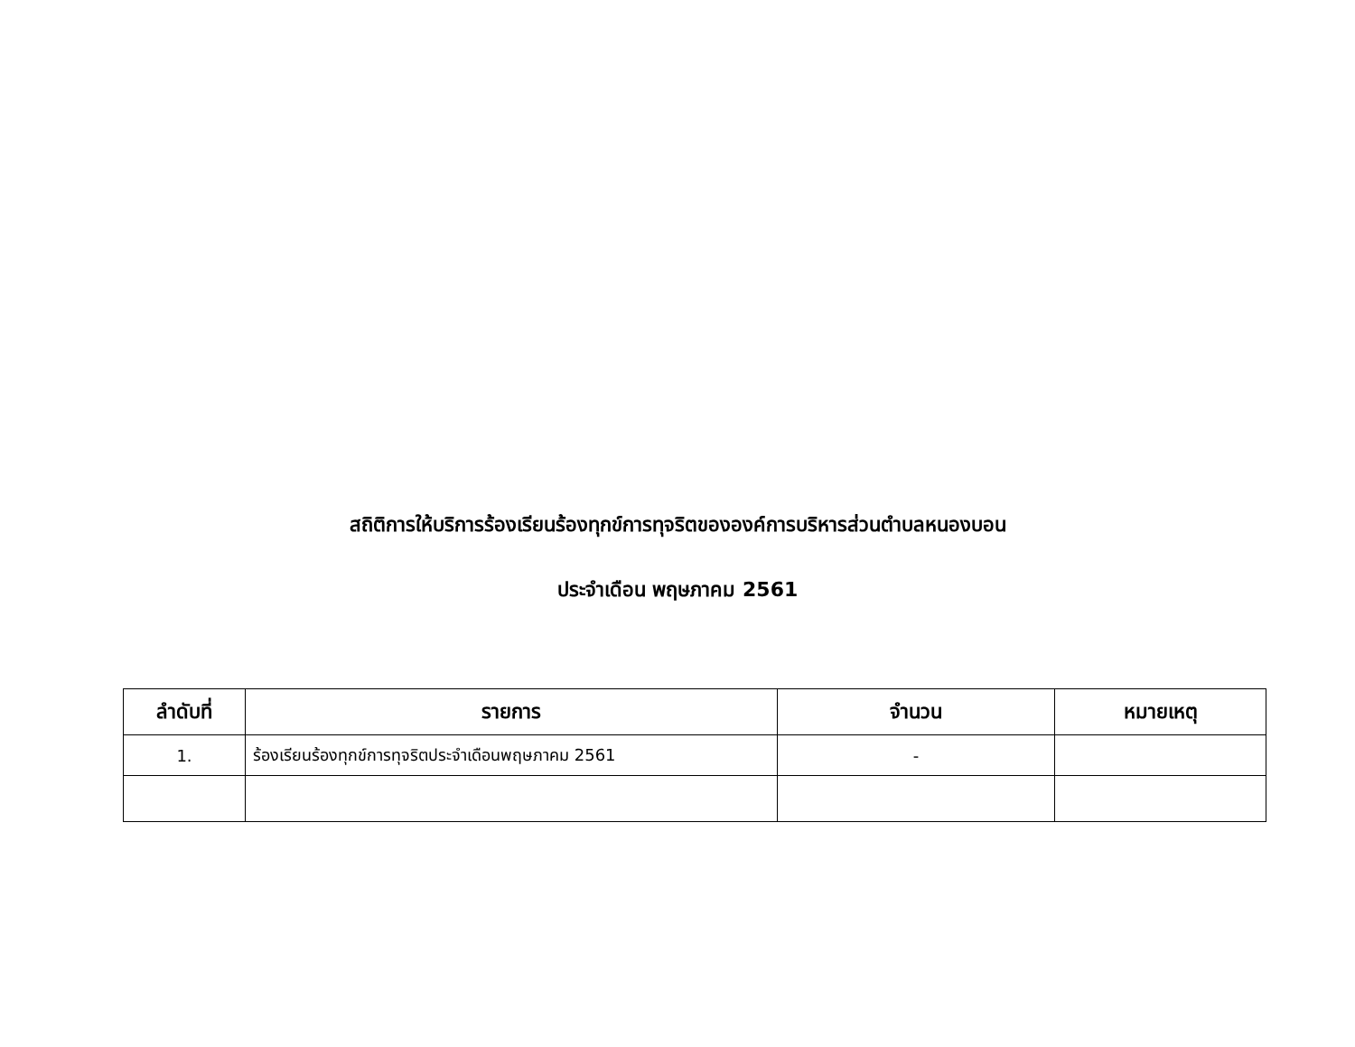สถิติการให้บริการร้องเรียนร้องทุกข์การทุจริตขององค์การบริหารส่วนตำบลหนองบอน
ประจำเดือน พฤษภาคม 2561
| ลำดับที่ | รายการ | จำนวน | หมายเหตุ |
| --- | --- | --- | --- |
| 1. | ร้องเรียนร้องทุกข์การทุจริตประจำเดือนพฤษภาคม 2561 | - | |